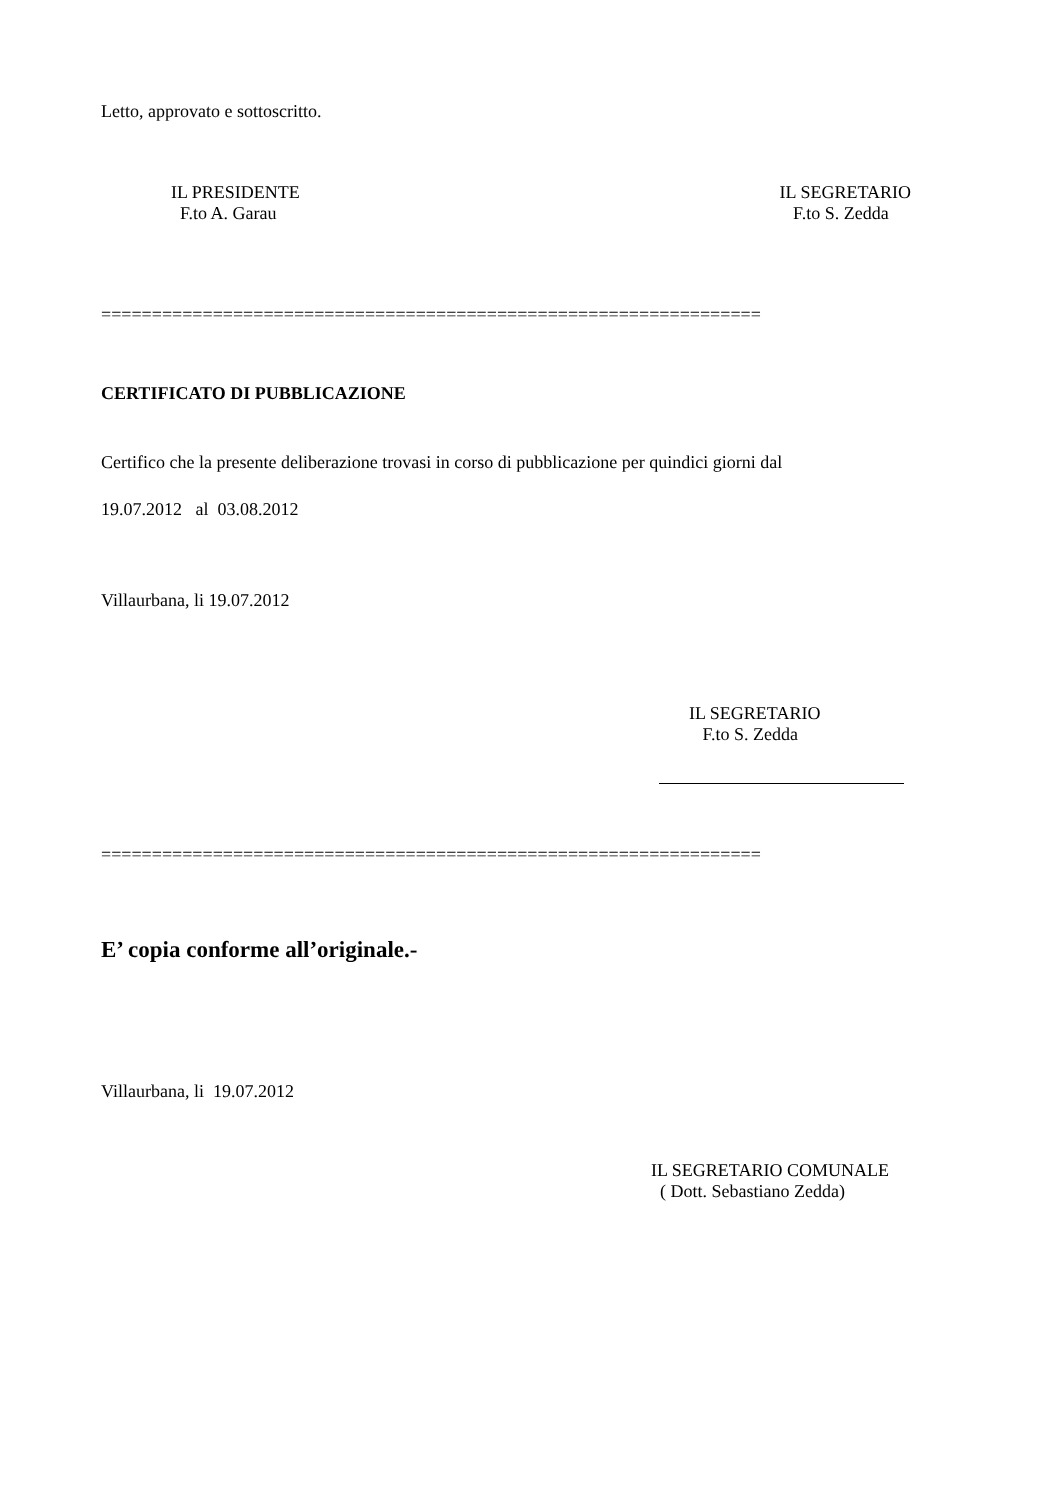Letto, approvato e sottoscritto.
IL PRESIDENTE
F.to A. Garau
IL SEGRETARIO
F.to S. Zedda
=================================================================
CERTIFICATO DI PUBBLICAZIONE
Certifico che la presente deliberazione trovasi in corso di pubblicazione per quindici giorni dal
19.07.2012 al 03.08.2012
Villaurbana, li 19.07.2012
IL SEGRETARIO
F.to S. Zedda
=================================================================
E’ copia conforme all’originale.-
Villaurbana, li 19.07.2012
IL SEGRETARIO COMUNALE
( Dott. Sebastiano Zedda)